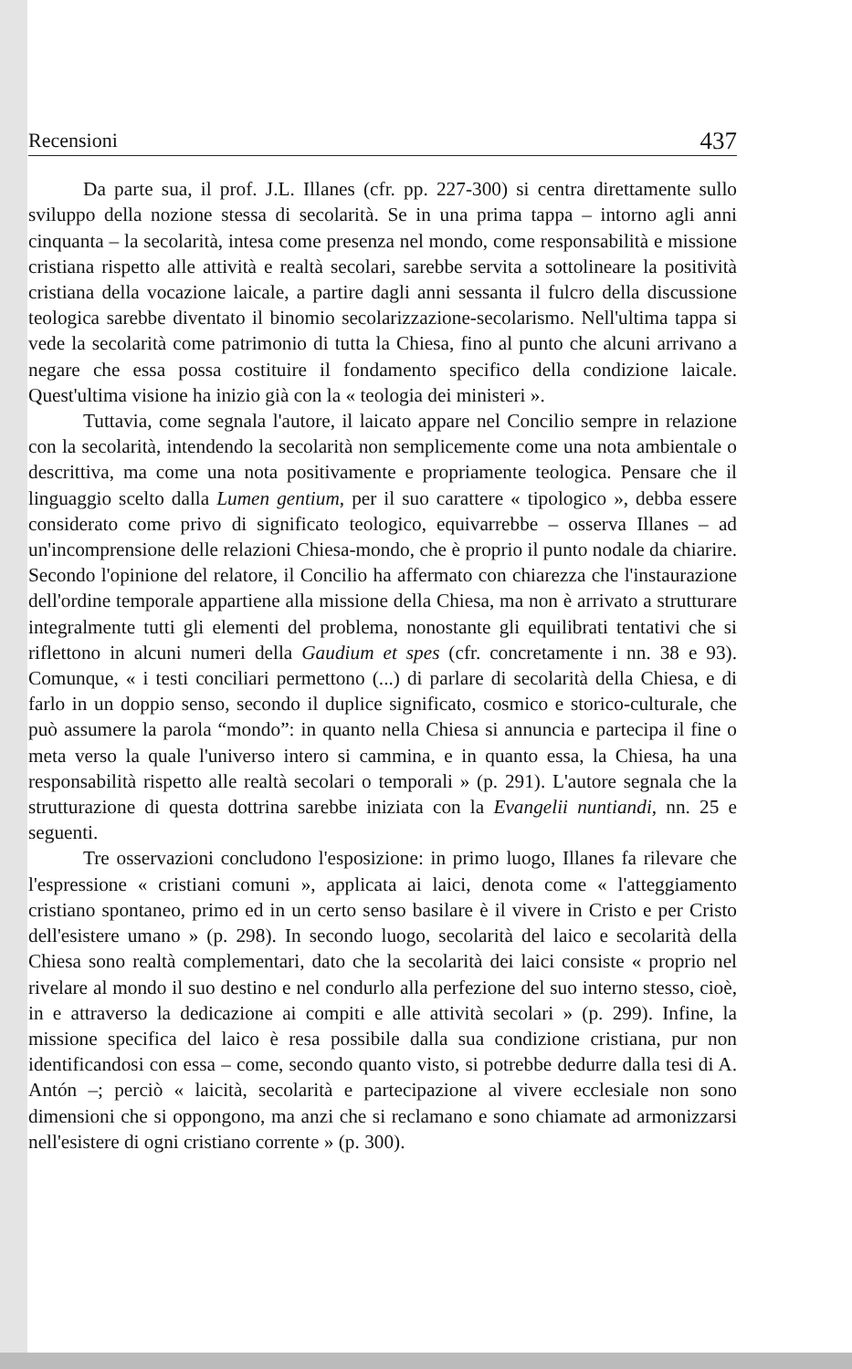Recensioni 437
Da parte sua, il prof. J.L. Illanes (cfr. pp. 227-300) si centra direttamente sullo sviluppo della nozione stessa di secolarità. Se in una prima tappa – intorno agli anni cinquanta – la secolarità, intesa come presenza nel mondo, come responsabilità e missione cristiana rispetto alle attività e realtà secolari, sarebbe servita a sottolineare la positività cristiana della vocazione laicale, a partire dagli anni sessanta il fulcro della discussione teologica sarebbe diventato il binomio secolarizzazione-secolarismo. Nell'ultima tappa si vede la secolarità come patrimonio di tutta la Chiesa, fino al punto che alcuni arrivano a negare che essa possa costituire il fondamento specifico della condizione laicale. Quest'ultima visione ha inizio già con la « teologia dei ministeri ».
Tuttavia, come segnala l'autore, il laicato appare nel Concilio sempre in relazione con la secolarità, intendendo la secolarità non semplicemente come una nota ambientale o descrittiva, ma come una nota positivamente e propriamente teologica. Pensare che il linguaggio scelto dalla Lumen gentium, per il suo carattere « tipologico », debba essere considerato come privo di significato teologico, equivarrebbe – osserva Illanes – ad un'incomprensione delle relazioni Chiesa-mondo, che è proprio il punto nodale da chiarire. Secondo l'opinione del relatore, il Concilio ha affermato con chiarezza che l'instaurazione dell'ordine temporale appartiene alla missione della Chiesa, ma non è arrivato a strutturare integralmente tutti gli elementi del problema, nonostante gli equilibrati tentativi che si riflettono in alcuni numeri della Gaudium et spes (cfr. concretamente i nn. 38 e 93). Comunque, « i testi conciliari permettono (...) di parlare di secolarità della Chiesa, e di farlo in un doppio senso, secondo il duplice significato, cosmico e storico-culturale, che può assumere la parola “mondo”: in quanto nella Chiesa si annuncia e partecipa il fine o meta verso la quale l'universo intero si cammina, e in quanto essa, la Chiesa, ha una responsabilità rispetto alle realtà secolari o temporali » (p. 291). L'autore segnala che la strutturazione di questa dottrina sarebbe iniziata con la Evangelii nuntiandi, nn. 25 e seguenti.
Tre osservazioni concludono l'esposizione: in primo luogo, Illanes fa rilevare che l'espressione « cristiani comuni », applicata ai laici, denota come « l'atteggiamento cristiano spontaneo, primo ed in un certo senso basilare è il vivere in Cristo e per Cristo dell'esistere umano » (p. 298). In secondo luogo, secolarità del laico e secolarità della Chiesa sono realtà complementari, dato che la secolarità dei laici consiste « proprio nel rivelare al mondo il suo destino e nel condurlo alla perfezione del suo interno stesso, cioè, in e attraverso la dedicazione ai compiti e alle attività secolari » (p. 299). Infine, la missione specifica del laico è resa possibile dalla sua condizione cristiana, pur non identificandosi con essa – come, secondo quanto visto, si potrebbe dedurre dalla tesi di A. Antón –; perciò « laicità, secolarità e partecipazione al vivere ecclesiale non sono dimensioni che si oppongono, ma anzi che si reclamano e sono chiamate ad armonizzarsi nell'esistere di ogni cristiano corrente » (p. 300).